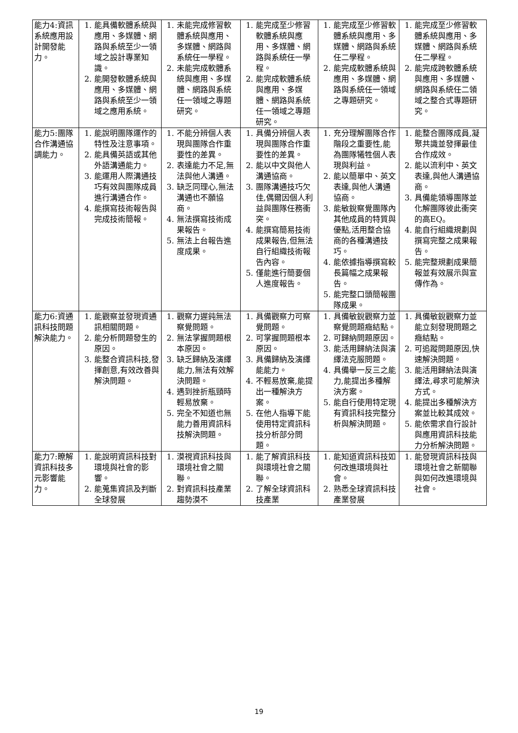| 能力4:資訊系統應用設計開發能力。 | 1. 能具備軟體系統與應用、多媒體、網路與系統至少一領域之設計專業知識。 2. 能開發軟體系統與應用、多媒體、網路與系統至少一領域之應用系統。 | 1. 未能完成修習軟體系統與應用、多媒體、網路與系統任一學程。 2. 未能完成軟體系統與應用、多媒體、網路與系統任一領域之專題研究。 | 1. 能完成至少修習軟體系統與應用、多媒體、網路與系統任一學程。 2. 能完成軟體系統與應用、多媒體、網路與系統任一領域之專題研究。 | 1. 能完成至少修習軟體系統與應用、多媒體、網路與系統任二學程。 2. 能完成軟體系統與應用、多媒體、網路與系統任一領域之專題研究。 | 1. 能完成至少修習軟體系統與應用、多媒體、網路與系統任二學程。 2. 能完成跨軟體系統與應用、多媒體、網路與系統任二領域之整合式專題研究。 |
| 能力5:團隊合作溝通協調能力。 | 1. 能說明團隊運作的特性及注意事項。 2. 能具備英語或其他外語溝通能力。 3. 能運用人際溝通技巧有效與團隊成員進行溝通合作。 4. 能撰寫技術報告與完成技術簡報。 | 1. 不能分辨個人表現與團隊合作重要性的差異。 2. 表達能力不足,無法與他人溝通。 3. 缺乏同理心,無法溝通也不願協商。 4. 無法撰寫技術成果報告。 5. 無法上台報告進度成果。 | 1. 具備分辨個人表現與團隊合作重要性的差異。 2. 能以中文與他人溝通協商。 3. 團隊溝通技巧欠佳,偶爾因個人利益與團隊任務衝突。 4. 能撰寫簡易技術成果報告,但無法自行組織技術報告內容。 5. 僅能進行簡要個人進度報告。 | 1. 充分理解團隊合作階段之重要性,能為團隊犧牲個人表現與利益。 2. 能以簡單中、英文表達,與他人溝通協商。 3. 能敏銳察覺團隊內其他成員的特質與優點,活用整合協商的各種溝通技巧。 4. 能依據指導撰寫較長篇幅之成果報告。 5. 能完整口頭簡報團隊成果。 | 1. 能整合團隊成員,凝聚共識並發揮最佳合作成效。 2. 能以流利中、英文表達,與他人溝通協商。 3. 具備能領導團隊並化解團隊彼此衝突的高EQ。 4. 能自行組織規劃與撰寫完整之成果報告。 5. 能完整規劃成果簡報並有效展示與宣傳作為。 |
| 能力6:資通訊科技問題解決能力。 | 1. 能觀察並發現資通訊相關問題。 2. 能分析問題發生的原因。 3. 能整合資訊科技,發揮創意,有效改善與解決問題。 | 1. 觀察力遲鈍無法察覺問題。 2. 無法掌握問題根本原因。 3. 缺乏歸納及演繹能力,無法有效解決問題。 4. 遇到挫折瓶頸時輕易放棄。 5. 完全不知道也無能力善用資訊科技解決問題。 | 1. 具備觀察力可察覺問題。 2. 可掌握問題根本原因。 3. 具備歸納及演繹能能力。 4. 不輕易放棄,能提出一種解決方案。 5. 在他人指導下能使用特定資訊科技分析部分問題。 | 1. 具備敏銳觀察力並察覺問題癥結點。 2. 可歸納問題原因。 3. 能活用歸納法與演繹法克服問題。 4. 具備舉一反三之能力,能提出多種解決方案。 5. 能自行使用特定現有資訊科技完整分析與解決問題。 | 1. 具備敏銳觀察力並能立刻發現問題之癥結點。 2. 可追蹤問題原因,快速解決問題。 3. 能活用歸納法與演繹法,尋求可能解決方式。 4. 能提出多種解決方案並比較其成效。 5. 能依需求自行設計與應用資訊科技能力分析解決問題。 |
| 能力7:瞭解資訊科技多元影響能力。 | 1. 能說明資訊科技對環境與社會的影響。 2. 能蒐集資訊及判斷全球發展 | 1. 漠視資訊科技與環境社會之關聯。 2. 對資訊科技產業趨勢漠不 | 1. 能了解資訊科技與環境社會之關聯。 2. 了解全球資訊科技產業 | 1. 能知道資訊科技如何改進環境與社會。 2. 熟悉全球資訊科技產業發展 | 1. 能發現資訊科技與環境社會之新關聯與如何改進環境與社會。 |
19